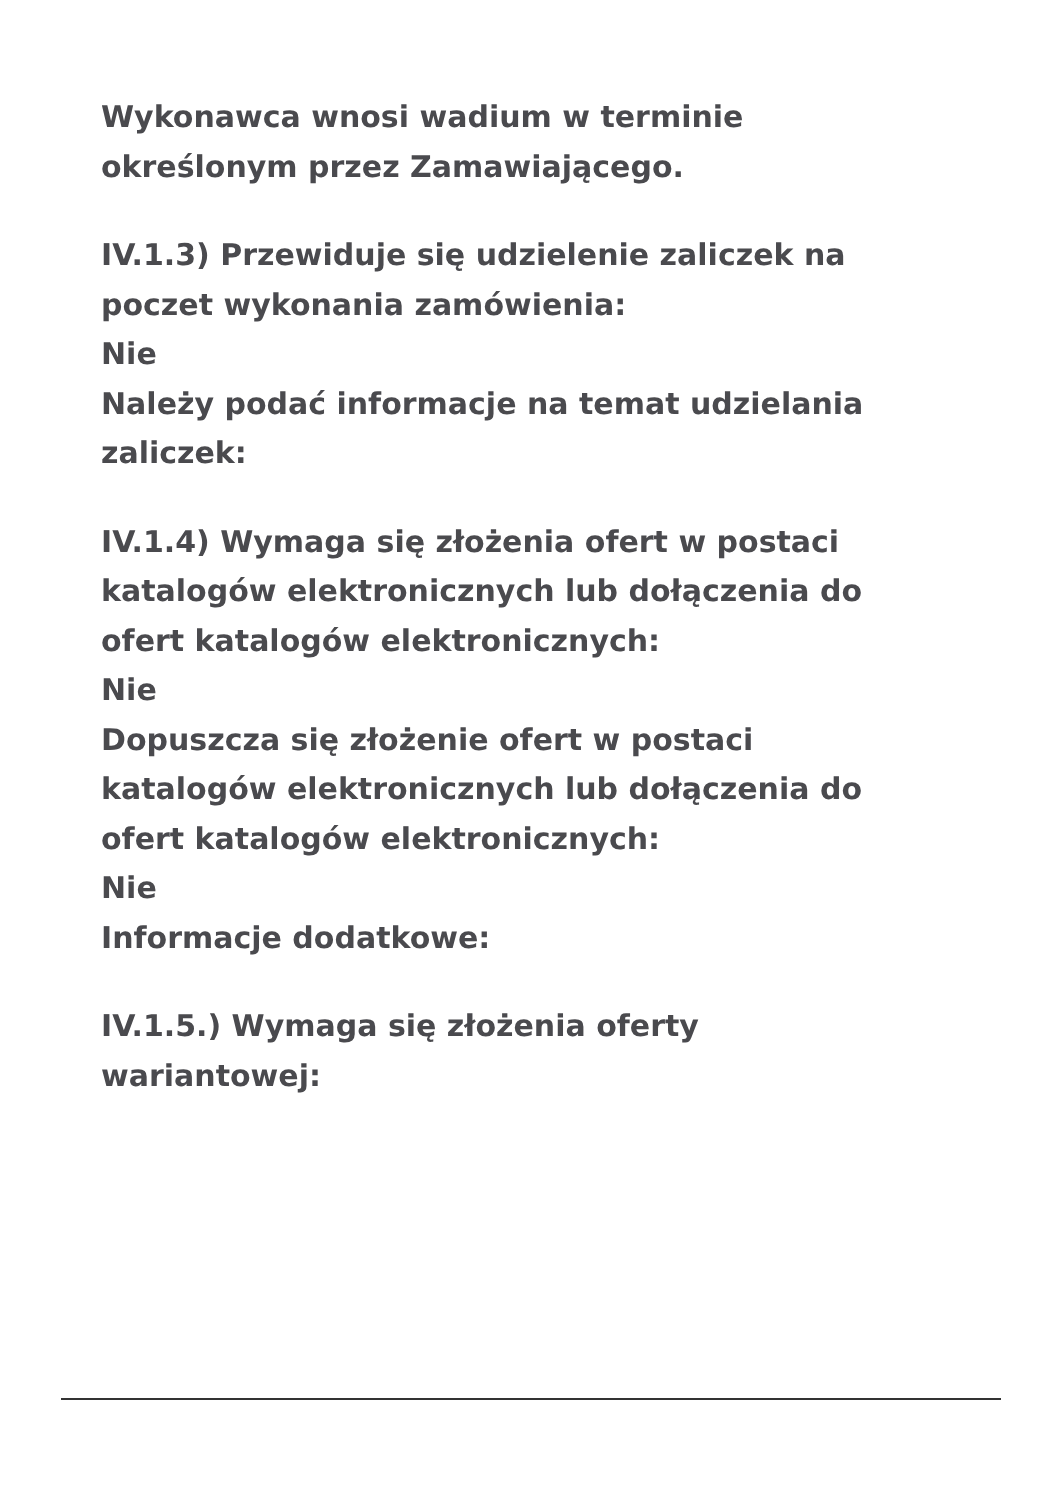Wykonawca wnosi wadium w terminie
określonym przez Zamawiającego.
IV.1.3) Przewiduje się udzielenie zaliczek na
poczet wykonania zamówienia:
Nie
Należy podać informacje na temat udzielania
zaliczek:
IV.1.4) Wymaga się złożenia ofert w postaci
katalogów elektronicznych lub dołączenia do
ofert katalogów elektronicznych:
Nie
Dopuszcza się złożenie ofert w postaci
katalogów elektronicznych lub dołączenia do
ofert katalogów elektronicznych:
Nie
Informacje dodatkowe:
IV.1.5.) Wymaga się złożenia oferty
wariantowej: